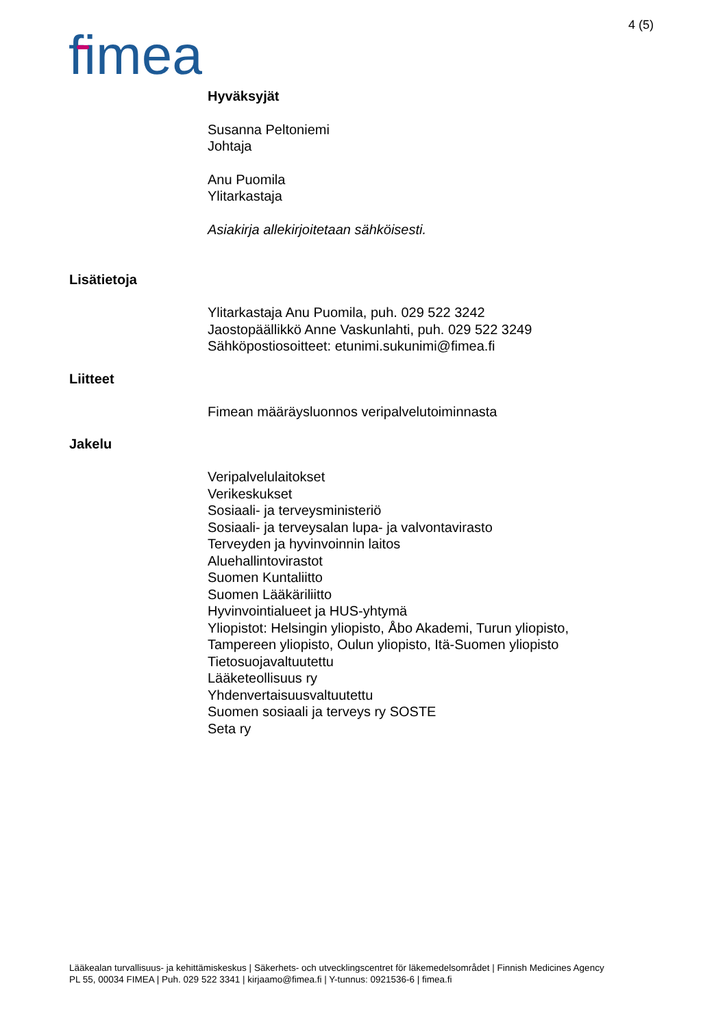4 (5)
fimea
Hyväksyjät
Susanna Peltoniemi
Johtaja
Anu Puomila
Ylitarkastaja
Asiakirja allekirjoitetaan sähköisesti.
Lisätietoja
Ylitarkastaja Anu Puomila, puh. 029 522 3242
Jaostopäällikkö Anne Vaskunlahti, puh. 029 522 3249
Sähköpostiosoitteet: etunimi.sukunimi@fimea.fi
Liitteet
Fimean määräysluonnos veripalvelutoiminnasta
Jakelu
Veripalvelulaitokset
Verikeskukset
Sosiaali- ja terveysministeriö
Sosiaali- ja terveysalan lupa- ja valvontavirasto
Terveyden ja hyvinvoinnin laitos
Aluehallintovirastot
Suomen Kuntaliitto
Suomen Lääkäriliitto
Hyvinvointialueet ja HUS-yhtymä
Yliopistot: Helsingin yliopisto, Åbo Akademi, Turun yliopisto,
Tampereen yliopisto, Oulun yliopisto, Itä-Suomen yliopisto
Tietosuojavaltuutettu
Lääketeollisuus ry
Yhdenvertaisuusvaltuutettu
Suomen sosiaali ja terveys ry SOSTE
Seta ry
Lääkealan turvallisuus- ja kehittämiskeskus | Säkerhets- och utvecklingscentret för läkemedelsområdet | Finnish Medicines Agency
PL 55, 00034 FIMEA | Puh. 029 522 3341 | kirjaamo@fimea.fi | Y-tunnus: 0921536-6 | fimea.fi